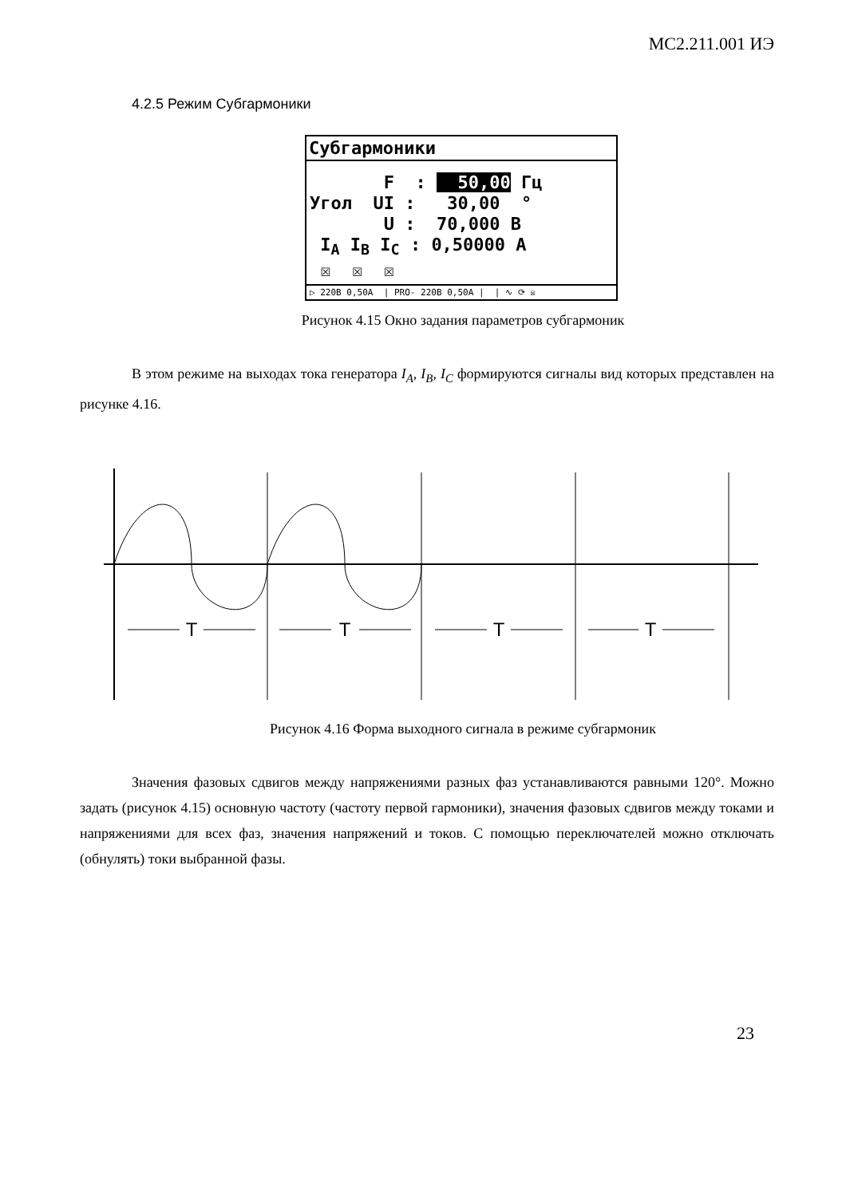МС2.211.001 ИЭ
4.2.5 Режим Субгармоники
Субгармоники
F : 50,00 Гц Угол UI : 30,00 ° U : 70,000 В I<sub>A</sub> I<sub>B</sub> I<sub>C</sub> : 0,50000 А ☒ ☒ ☒
▷ 220В 0,50А | PRO- 220В 0,50А | | ∿ ⟳ ☒
Рисунок 4.15 Окно задания параметров субгармоник
В этом режиме на выходах тока генератора I<sub>A</sub>, I<sub>B</sub>, I<sub>C</sub> формируются сигналы вид которых представлен на рисунке 4.16.
T
T
T
T
Рисунок 4.16 Форма выходного сигнала в режиме субгармоник
Значения фазовых сдвигов между напряжениями разных фаз устанавливаются равными 120°. Можно задать (рисунок 4.15) основную частоту (частоту первой гармоники), значения фазовых сдвигов между токами и напряжениями для всех фаз, значения напряжений и токов. С помощью переключателей можно отключать (обнулять) токи выбранной фазы.
23